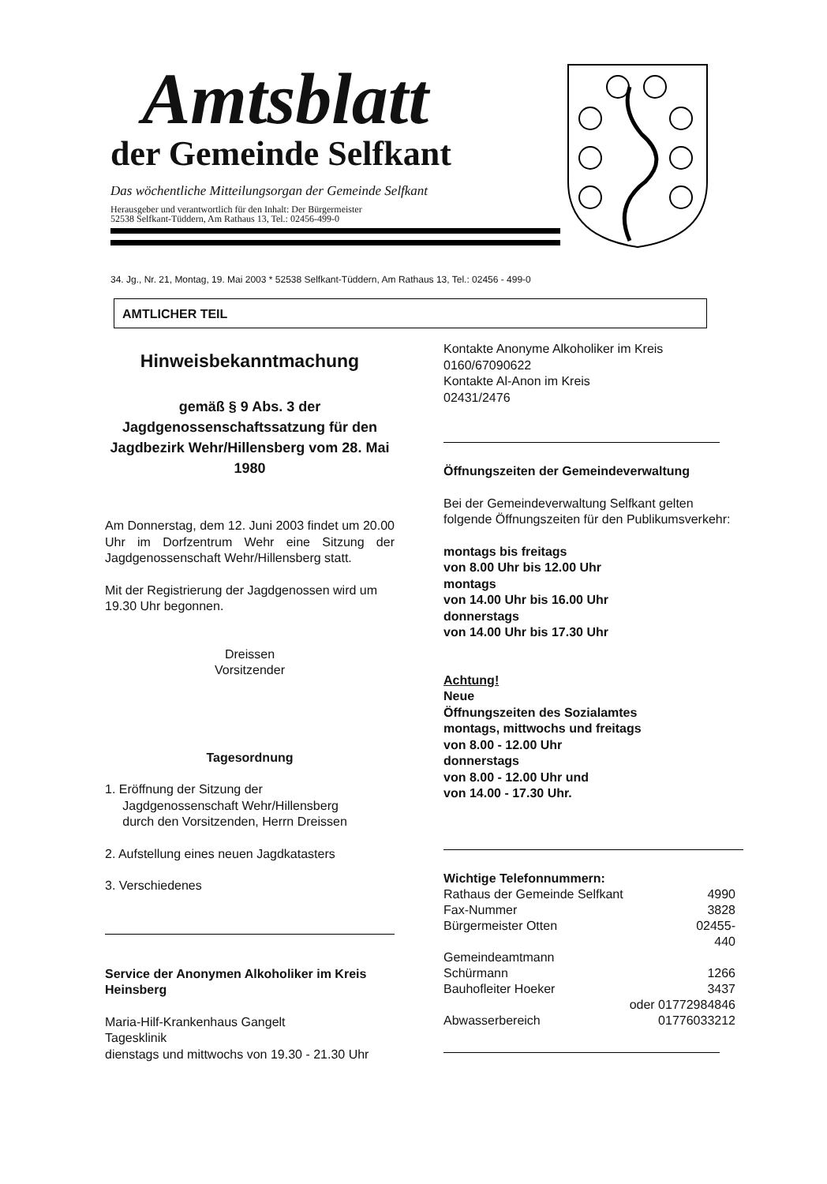Amtsblatt
der Gemeinde Selfkant
Das wöchentliche Mitteilungsorgan der Gemeinde Selfkant
Herausgeber und verantwortlich für den Inhalt: Der Bürgermeister
52538 Selfkant-Tüddern, Am Rathaus 13, Tel.: 02456-499-0
34. Jg., Nr. 21, Montag, 19. Mai 2003 * 52538 Selfkant-Tüddern, Am Rathaus 13, Tel.: 02456 - 499-0
AMTLICHER TEIL
Hinweisbekanntmachung
gemäß § 9 Abs. 3 der Jagdgenossenschaftssatzung für den Jagdbezirk Wehr/Hillensberg vom 28. Mai 1980
Am Donnerstag, dem 12. Juni 2003 findet um 20.00 Uhr im Dorfzentrum Wehr eine Sitzung der Jagdgenossenschaft Wehr/Hillensberg statt.
Mit der Registrierung der Jagdgenossen wird um 19.30 Uhr begonnen.
Dreissen
Vorsitzender
Tagesordnung
1. Eröffnung der Sitzung der
Jagdgenossenschaft Wehr/Hillensberg
durch den Vorsitzenden, Herrn Dreissen
2. Aufstellung eines neuen Jagdkatasters
3. Verschiedenes
Service der Anonymen Alkoholiker im Kreis Heinsberg
Maria-Hilf-Krankenhaus Gangelt
Tagesklinik
dienstags und mittwochs von 19.30 - 21.30 Uhr
Kontakte Anonyme Alkoholiker im Kreis
0160/67090622
Kontakte Al-Anon im Kreis
02431/2476
Öffnungszeiten der Gemeindeverwaltung
Bei der Gemeindeverwaltung Selfkant gelten folgende Öffnungszeiten für den Publikumsverkehr:
montags bis freitags
von 8.00 Uhr bis 12.00 Uhr
montags
von 14.00 Uhr bis 16.00 Uhr
donnerstags
von 14.00 Uhr bis 17.30 Uhr
Achtung!
Neue
Öffnungszeiten des Sozialamtes
montags, mittwochs und freitags
von 8.00 - 12.00 Uhr
donnerstags
von 8.00 - 12.00 Uhr und
von 14.00 - 17.30 Uhr.
Wichtige Telefonnummern:
| Rathaus der Gemeinde Selfkant | 4990 |
| Fax-Nummer | 3828 |
| Bürgermeister Otten | 02455- 440 |
| Gemeindeamtmann Schürmann | 1266 |
| Bauhofleiter Hoeker | 3437 |
| | oder 01772984846 |
| Abwasserbereich | 01776033212 |